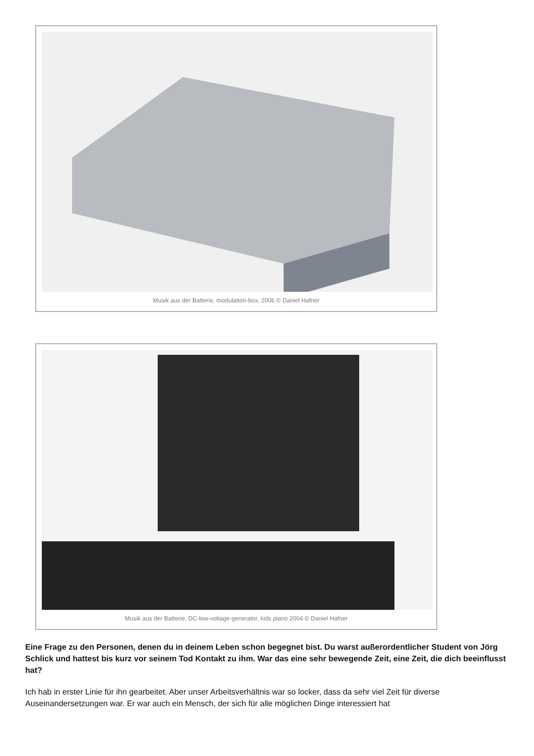Musik aus der Batterie, modulation-box, 2006 © Daniel Hafner
Musik aus der Batterie, DC-low-voltage-generator, kids piano 2004 © Daniel Hafner
Eine Frage zu den Personen, denen du in deinem Leben schon begegnet bist. Du warst außerordentlicher Student von Jörg Schlick und hattest bis kurz vor seinem Tod Kontakt zu ihm. War das eine sehr bewegende Zeit, eine Zeit, die dich beeinflusst hat?
Ich hab in erster Linie für ihn gearbeitet. Aber unser Arbeitsverhältnis war so locker, dass da sehr viel Zeit für diverse Auseinandersetzungen war. Er war auch ein Mensch, der sich für alle möglichen Dinge interessiert hat